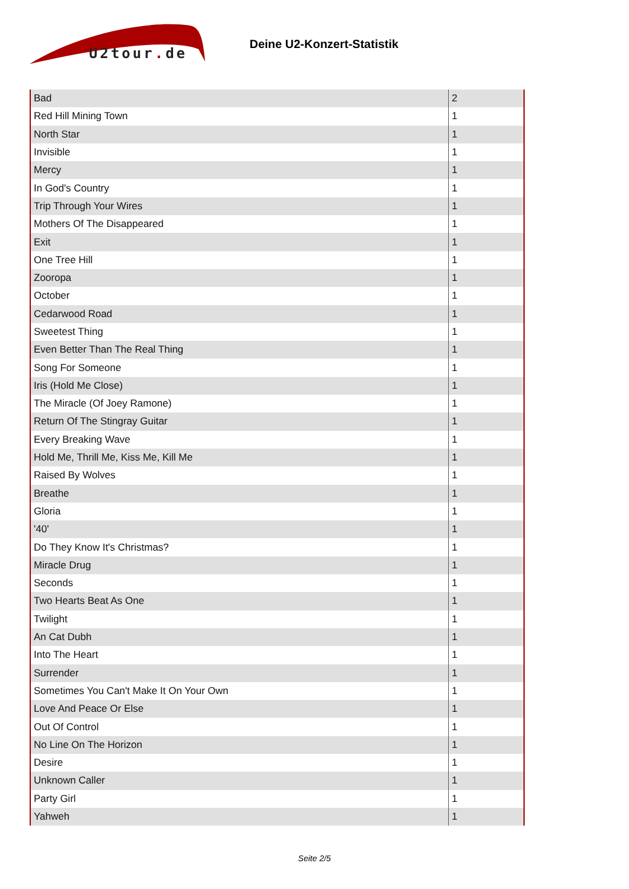U2tour. de
Deine U2-Konzert-Statistik
| Bad | 2 |
| Red Hill Mining Town | 1 |
| North Star | 1 |
| Invisible | 1 |
| Mercy | 1 |
| In God's Country | 1 |
| Trip Through Your Wires | 1 |
| Mothers Of The Disappeared | 1 |
| Exit | 1 |
| One Tree Hill | 1 |
| Zooropa | 1 |
| October | 1 |
| Cedarwood Road | 1 |
| Sweetest Thing | 1 |
| Even Better Than The Real Thing | 1 |
| Song For Someone | 1 |
| Iris (Hold Me Close) | 1 |
| The Miracle (Of Joey Ramone) | 1 |
| Return Of The Stingray Guitar | 1 |
| Every Breaking Wave | 1 |
| Hold Me, Thrill Me, Kiss Me, Kill Me | 1 |
| Raised By Wolves | 1 |
| Breathe | 1 |
| Gloria | 1 |
| '40' | 1 |
| Do They Know It's Christmas? | 1 |
| Miracle Drug | 1 |
| Seconds | 1 |
| Two Hearts Beat As One | 1 |
| Twilight | 1 |
| An Cat Dubh | 1 |
| Into The Heart | 1 |
| Surrender | 1 |
| Sometimes You Can't Make It On Your Own | 1 |
| Love And Peace Or Else | 1 |
| Out Of Control | 1 |
| No Line On The Horizon | 1 |
| Desire | 1 |
| Unknown Caller | 1 |
| Party Girl | 1 |
| Yahweh | 1 |
Seite 2/5